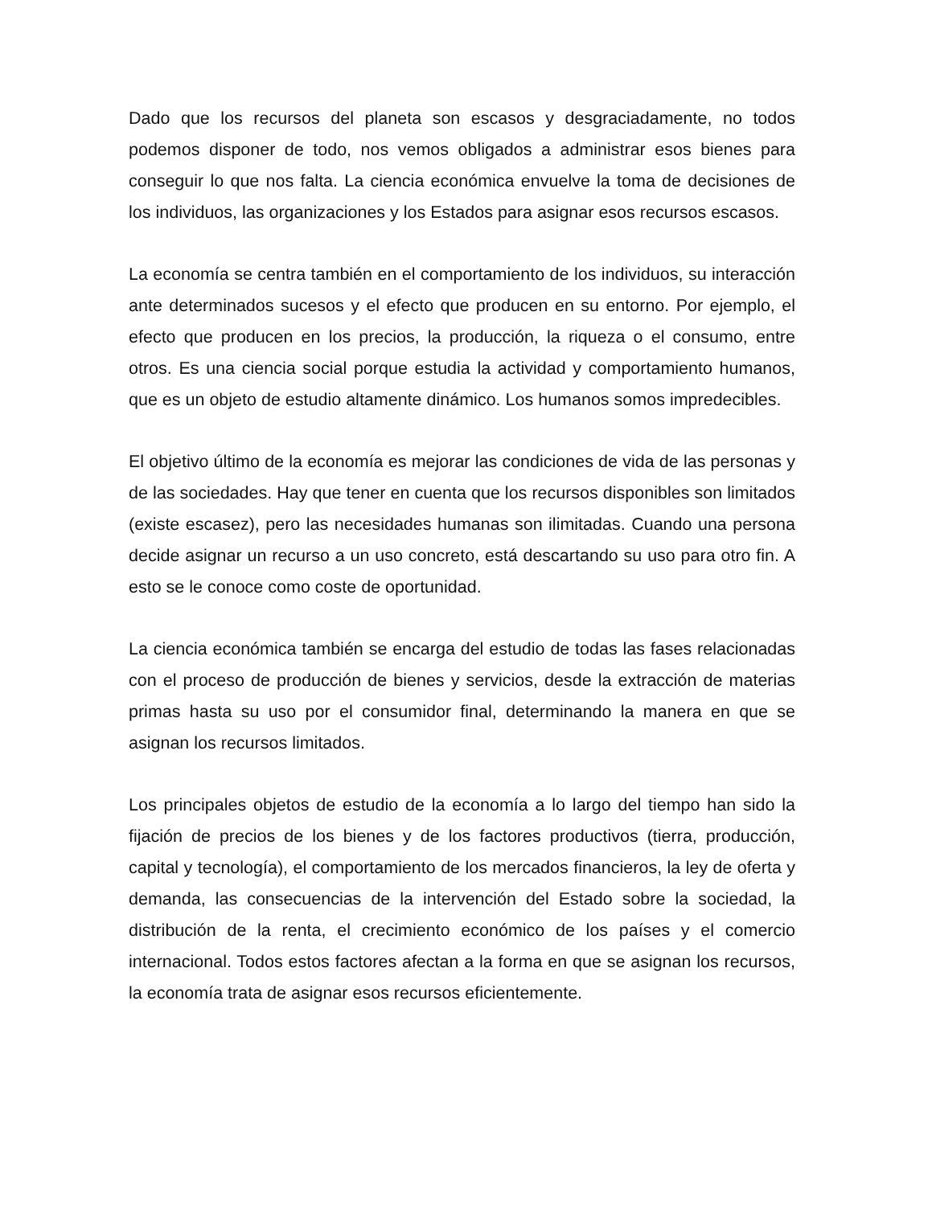Dado que los recursos del planeta son escasos y desgraciadamente, no todos podemos disponer de todo, nos vemos obligados a administrar esos bienes para conseguir lo que nos falta. La ciencia económica envuelve la toma de decisiones de los individuos, las organizaciones y los Estados para asignar esos recursos escasos.
La economía se centra también en el comportamiento de los individuos, su interacción ante determinados sucesos y el efecto que producen en su entorno. Por ejemplo, el efecto que producen en los precios, la producción, la riqueza o el consumo, entre otros. Es una ciencia social porque estudia la actividad y comportamiento humanos, que es un objeto de estudio altamente dinámico. Los humanos somos impredecibles.
El objetivo último de la economía es mejorar las condiciones de vida de las personas y de las sociedades. Hay que tener en cuenta que los recursos disponibles son limitados (existe escasez), pero las necesidades humanas son ilimitadas. Cuando una persona decide asignar un recurso a un uso concreto, está descartando su uso para otro fin. A esto se le conoce como coste de oportunidad.
La ciencia económica también se encarga del estudio de todas las fases relacionadas con el proceso de producción de bienes y servicios, desde la extracción de materias primas hasta su uso por el consumidor final, determinando la manera en que se asignan los recursos limitados.
Los principales objetos de estudio de la economía a lo largo del tiempo han sido la fijación de precios de los bienes y de los factores productivos (tierra, producción, capital y tecnología), el comportamiento de los mercados financieros, la ley de oferta y demanda, las consecuencias de la intervención del Estado sobre la sociedad, la distribución de la renta, el crecimiento económico de los países y el comercio internacional. Todos estos factores afectan a la forma en que se asignan los recursos, la economía trata de asignar esos recursos eficientemente.